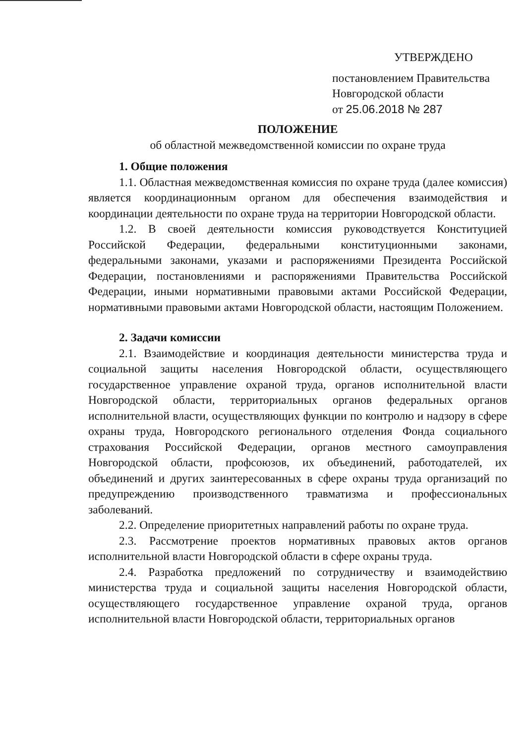УТВЕРЖДЕНО
постановлением Правительства
Новгородской области
от 25.06.2018 № 287
ПОЛОЖЕНИЕ
об областной межведомственной комиссии по охране труда
1. Общие положения
1.1. Областная межведомственная комиссия по охране труда (далее комиссия) является координационным органом для обеспечения взаимодействия и координации деятельности по охране труда на территории Новгородской области.
1.2. В своей деятельности комиссия руководствуется Конституцией Российской Федерации, федеральными конституционными законами, федеральными законами, указами и распоряжениями Президента Российской Федерации, постановлениями и распоряжениями Правительства Российской Федерации, иными нормативными правовыми актами Российской Федерации, нормативными правовыми актами Новгородской области, настоящим Положением.
2. Задачи комиссии
2.1. Взаимодействие и координация деятельности министерства труда и социальной защиты населения Новгородской области, осуществляющего государственное управление охраной труда, органов исполнительной власти Новгородской области, территориальных органов федеральных органов исполнительной власти, осуществляющих функции по контролю и надзору в сфере охраны труда, Новгородского регионального отделения Фонда социального страхования Российской Федерации, органов местного самоуправления Новгородской области, профсоюзов, их объединений, работодателей, их объединений и других заинтересованных в сфере охраны труда организаций по предупреждению производственного травматизма и профессиональных заболеваний.
2.2. Определение приоритетных направлений работы по охране труда.
2.3. Рассмотрение проектов нормативных правовых актов органов исполнительной власти Новгородской области в сфере охраны труда.
2.4. Разработка предложений по сотрудничеству и взаимодействию министерства труда и социальной защиты населения Новгородской области, осуществляющего государственное управление охраной труда, органов исполнительной власти Новгородской области, территориальных органов